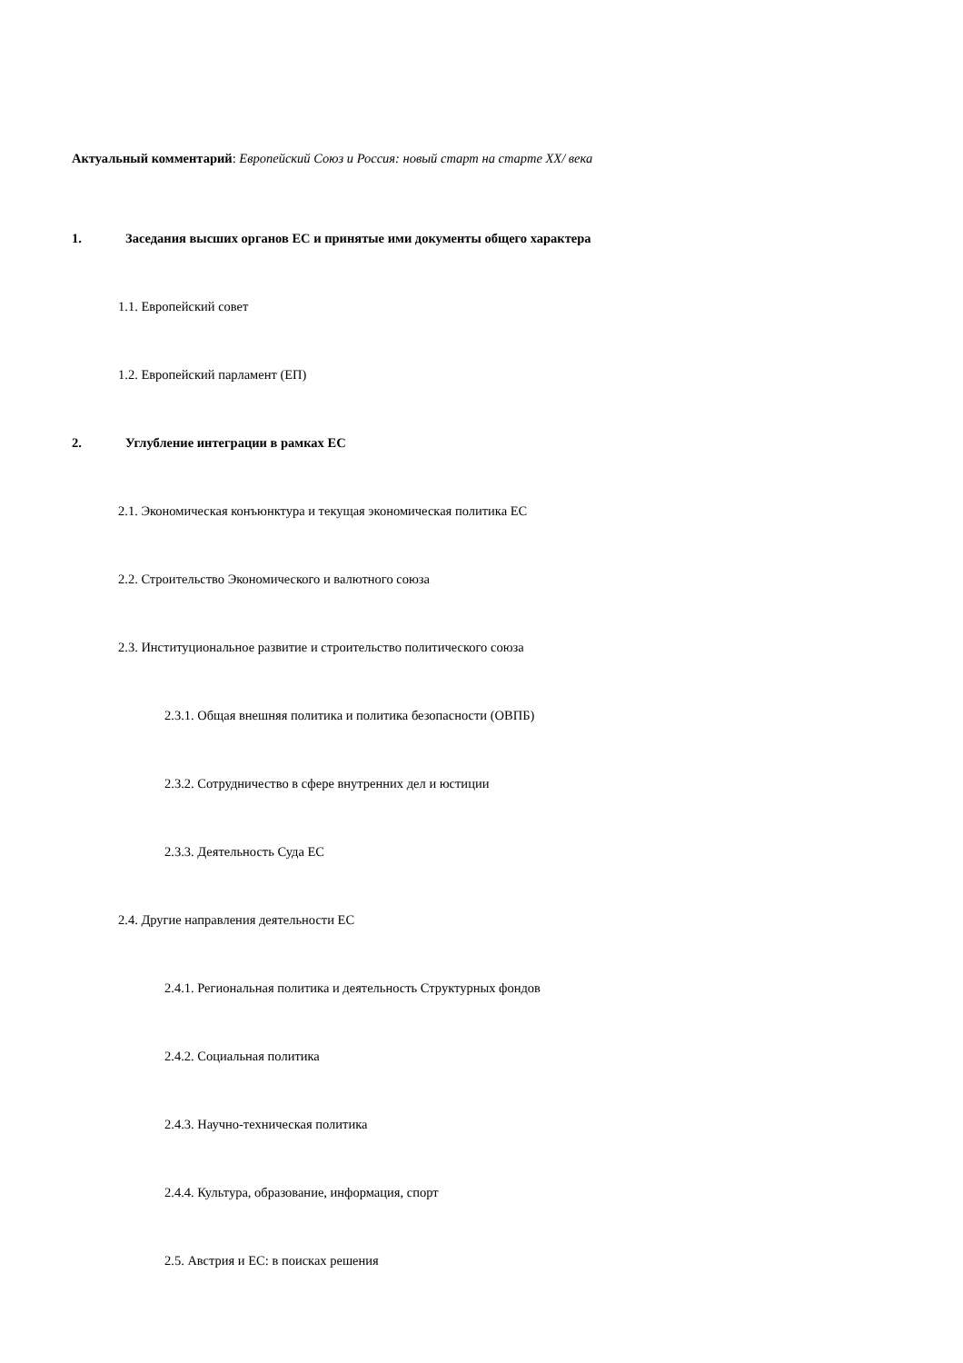Актуальный комментарий: Европейский Союз и Россия: новый старт на старте XX/ века
1. Заседания высших органов ЕС и принятые ими документы общего характера
1.1. Европейский совет
1.2. Европейский парламент (ЕП)
2. Углубление интеграции в рамках ЕС
2.1. Экономическая конъюнктура и текущая экономическая политика ЕС
2.2. Строительство Экономического и валютного союза
2.3. Институциональное развитие и строительство политического союза
2.3.1. Общая внешняя политика и политика безопасности (ОВПБ)
2.3.2. Сотрудничество в сфере внутренних дел и юстиции
2.3.3. Деятельность Суда ЕС
2.4. Другие направления деятельности ЕС
2.4.1. Региональная политика и деятельность Структурных фондов
2.4.2. Социальная политика
2.4.3. Научно-техническая политика
2.4.4. Культура, образование, информация, спорт
2.5. Австрия и ЕС: в поисках решения